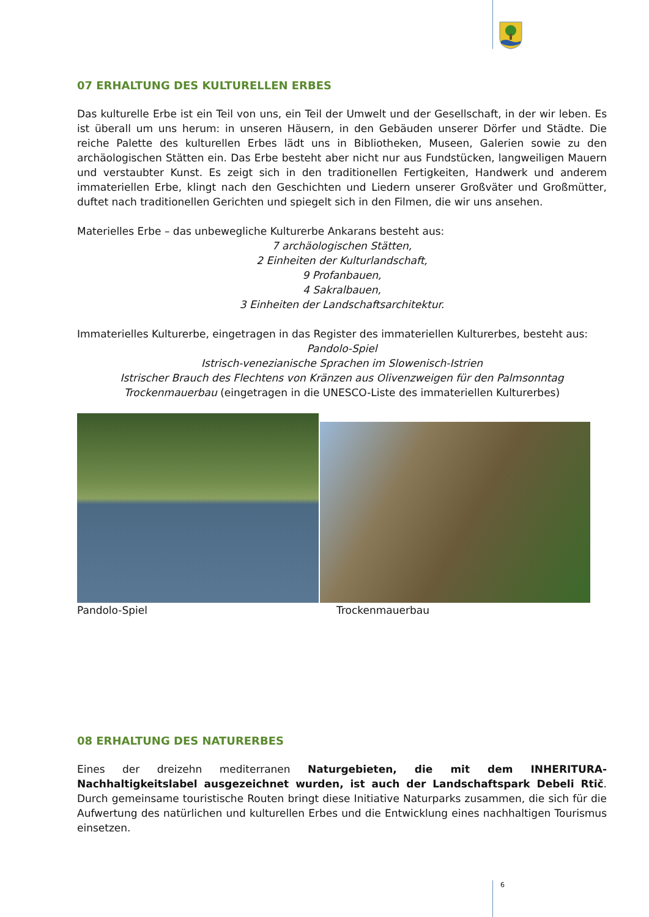07 ERHALTUNG DES KULTURELLEN ERBES
Das kulturelle Erbe ist ein Teil von uns, ein Teil der Umwelt und der Gesellschaft, in der wir leben. Es ist überall um uns herum: in unseren Häusern, in den Gebäuden unserer Dörfer und Städte. Die reiche Palette des kulturellen Erbes lädt uns in Bibliotheken, Museen, Galerien sowie zu den archäologischen Stätten ein. Das Erbe besteht aber nicht nur aus Fundstücken, langweiligen Mauern und verstaubter Kunst. Es zeigt sich in den traditionellen Fertigkeiten, Handwerk und anderem immateriellen Erbe, klingt nach den Geschichten und Liedern unserer Großväter und Großmütter, duftet nach traditionellen Gerichten und spiegelt sich in den Filmen, die wir uns ansehen.
Materielles Erbe – das unbewegliche Kulturerbe Ankarans besteht aus:
7 archäologischen Stätten,
2 Einheiten der Kulturlandschaft,
9 Profanbauen,
4 Sakralbauen,
3 Einheiten der Landschaftsarchitektur.
Immaterielles Kulturerbe, eingetragen in das Register des immateriellen Kulturerbes, besteht aus:
Pandolo-Spiel
Istrisch-venezianische Sprachen im Slowenisch-Istrien
Istrischer Brauch des Flechtens von Kränzen aus Olivenzweigen für den Palmsonntag
Trockenmauerbau (eingetragen in die UNESCO-Liste des immateriellen Kulturerbes)
Pandolo-Spiel Trockenmauerbau
08 ERHALTUNG DES NATURERBES
Eines der dreizehn mediterranen Naturgebieten, die mit dem INHERITURA-Nachhaltigkeitslabel ausgezeichnet wurden, ist auch der Landschaftspark Debeli Rtič. Durch gemeinsame touristische Routen bringt diese Initiative Naturparks zusammen, die sich für die Aufwertung des natürlichen und kulturellen Erbes und die Entwicklung eines nachhaltigen Tourismus einsetzen.
6